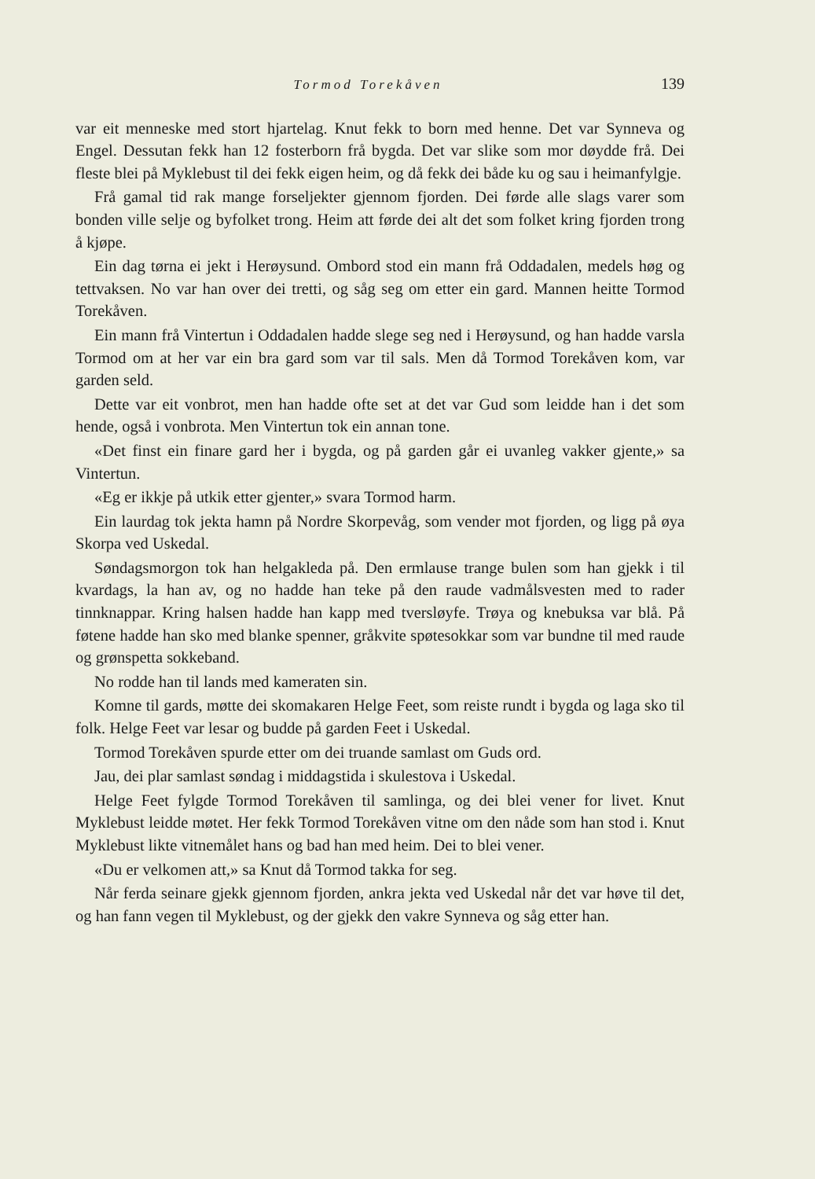Tormod Torekåven 139
var eit menneske med stort hjartelag. Knut fekk to born med henne. Det var Synneva og Engel. Dessutan fekk han 12 fosterborn frå bygda. Det var slike som mor døydde frå. Dei fleste blei på Myklebust til dei fekk eigen heim, og då fekk dei både ku og sau i heimanfylgje.
Frå gamal tid rak mange forseljekter gjennom fjorden. Dei førde alle slags varer som bonden ville selje og byfolket trong. Heim att førde dei alt det som folket kring fjorden trong å kjøpe.
Ein dag tørna ei jekt i Herøysund. Ombord stod ein mann frå Oddadalen, medels høg og tettvaksen. No var han over dei tretti, og såg seg om etter ein gard. Mannen heitte Tormod Torekåven.
Ein mann frå Vintertun i Oddadalen hadde slege seg ned i Herøysund, og han hadde varsla Tormod om at her var ein bra gard som var til sals. Men då Tormod Torekåven kom, var garden seld.
Dette var eit vonbrot, men han hadde ofte set at det var Gud som leidde han i det som hende, også i vonbrota. Men Vintertun tok ein annan tone.
«Det finst ein finare gard her i bygda, og på garden går ei uvanleg vakker gjente,» sa Vintertun.
«Eg er ikkje på utkik etter gjenter,» svara Tormod harm.
Ein laurdag tok jekta hamn på Nordre Skorpevåg, som vender mot fjorden, og ligg på øya Skorpa ved Uskedal.
Søndagsmorgon tok han helgakleda på. Den ermlause trange bulen som han gjekk i til kvardags, la han av, og no hadde han teke på den raude vadmålsvesten med to rader tinnknappar. Kring halsen hadde han kapp med tversløyfe. Trøya og knebuksa var blå. På føtene hadde han sko med blanke spenner, gråkvite spøtesokkar som var bundne til med raude og grønspetta sokkeband.
No rodde han til lands med kameraten sin.
Komne til gards, møtte dei skomakaren Helge Feet, som reiste rundt i bygda og laga sko til folk. Helge Feet var lesar og budde på garden Feet i Uskedal.
Tormod Torekåven spurde etter om dei truande samlast om Guds ord.
Jau, dei plar samlast søndag i middagstida i skulestova i Uskedal.
Helge Feet fylgde Tormod Torekåven til samlinga, og dei blei vener for livet. Knut Myklebust leidde møtet. Her fekk Tormod Torekåven vitne om den nåde som han stod i. Knut Myklebust likte vitnemålet hans og bad han med heim. Dei to blei vener.
«Du er velkomen att,» sa Knut då Tormod takka for seg.
Når ferda seinare gjekk gjennom fjorden, ankra jekta ved Uskedal når det var høve til det, og han fann vegen til Myklebust, og der gjekk den vakre Synneva og såg etter han.